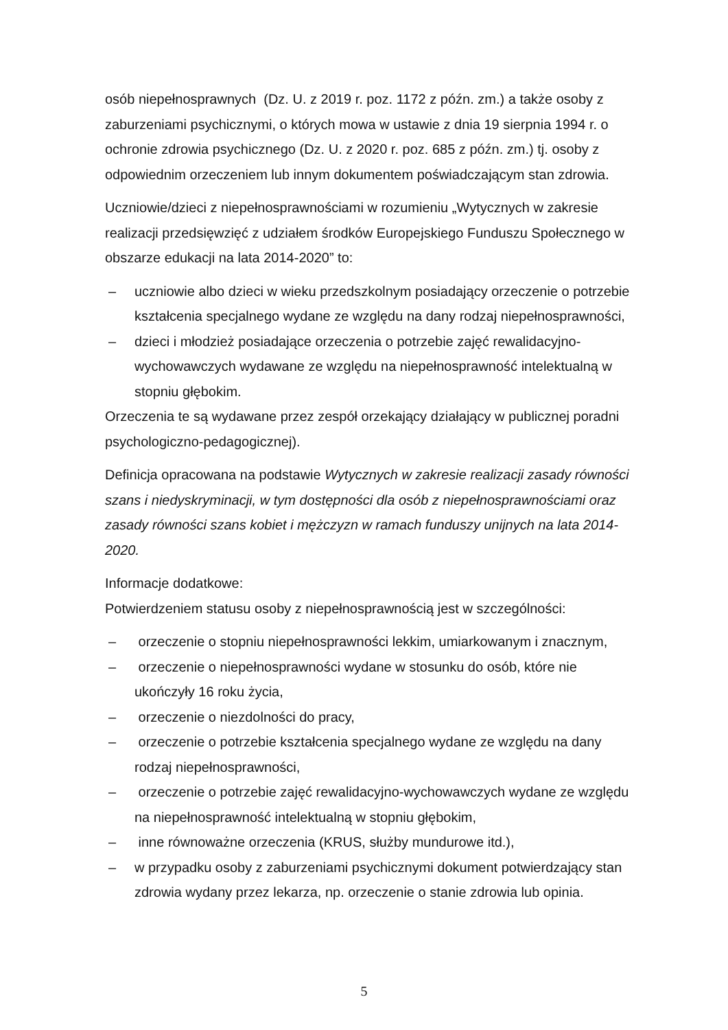osób niepełnosprawnych (Dz. U. z 2019 r. poz. 1172 z późn. zm.) a także osoby z zaburzeniami psychicznymi, o których mowa w ustawie z dnia 19 sierpnia 1994 r. o ochronie zdrowia psychicznego (Dz. U. z 2020 r. poz. 685 z późn. zm.) tj. osoby z odpowiednim orzeczeniem lub innym dokumentem poświadczającym stan zdrowia.
Uczniowie/dzieci z niepełnosprawnościami w rozumieniu „Wytycznych w zakresie realizacji przedsięwzięć z udziałem środków Europejskiego Funduszu Społecznego w obszarze edukacji na lata 2014-2020” to:
– uczniowie albo dzieci w wieku przedszkolnym posiadający orzeczenie o potrzebie kształcenia specjalnego wydane ze względu na dany rodzaj niepełnosprawności,
– dzieci i młodzież posiadające orzeczenia o potrzebie zajęć rewalidacyjno-wychowawczych wydawane ze względu na niepełnosprawność intelektualną w stopniu głębokim.
Orzeczenia te są wydawane przez zespół orzekający działający w publicznej poradni psychologiczno-pedagogicznej).
Definicja opracowana na podstawie Wytycznych w zakresie realizacji zasady równości szans i niedyskryminacji, w tym dostępności dla osób z niepełnosprawnościami oraz zasady równości szans kobiet i mężczyzn w ramach funduszy unijnych na lata 2014-2020.
Informacje dodatkowe:
Potwierdzeniem statusu osoby z niepełnosprawnością jest w szczególności:
– orzeczenie o stopniu niepełnosprawności lekkim, umiarkowanym i znacznym,
– orzeczenie o niepełnosprawności wydane w stosunku do osób, które nie ukończyły 16 roku życia,
– orzeczenie o niezdolności do pracy,
– orzeczenie o potrzebie kształcenia specjalnego wydane ze względu na dany rodzaj niepełnosprawności,
– orzeczenie o potrzebie zajęć rewalidacyjno-wychowawczych wydane ze względu na niepełnosprawność intelektualną w stopniu głębokim,
– inne równoważne orzeczenia (KRUS, służby mundurowe itd.),
– w przypadku osoby z zaburzeniami psychicznymi dokument potwierdzający stan zdrowia wydany przez lekarza, np. orzeczenie o stanie zdrowia lub opinia.
5